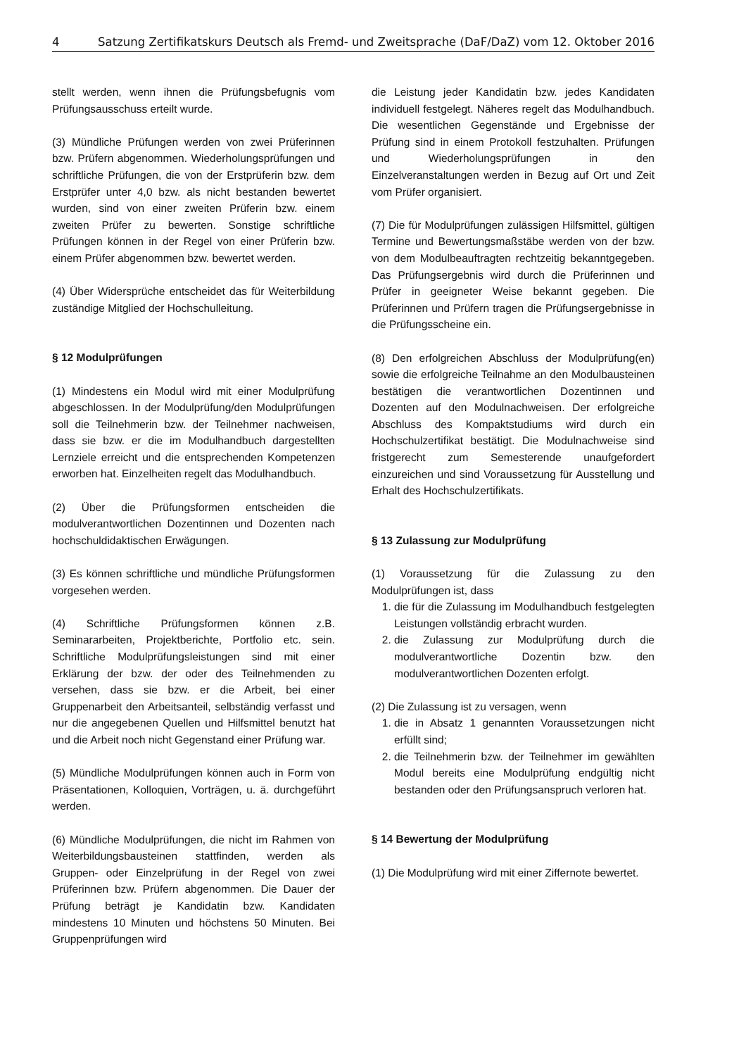4 Satzung Zertifikatskurs Deutsch als Fremd- und Zweitsprache (DaF/DaZ) vom 12. Oktober 2016
stellt werden, wenn ihnen die Prüfungsbefugnis vom Prüfungsausschuss erteilt wurde.
(3) Mündliche Prüfungen werden von zwei Prüferinnen bzw. Prüfern abgenommen. Wiederholungsprüfungen und schriftliche Prüfungen, die von der Erstprüferin bzw. dem Erstprüfer unter 4,0 bzw. als nicht bestanden bewertet wurden, sind von einer zweiten Prüferin bzw. einem zweiten Prüfer zu bewerten. Sonstige schriftliche Prüfungen können in der Regel von einer Prüferin bzw. einem Prüfer abgenommen bzw. bewertet werden.
(4) Über Widersprüche entscheidet das für Weiterbildung zuständige Mitglied der Hochschulleitung.
§ 12 Modulprüfungen
(1) Mindestens ein Modul wird mit einer Modulprüfung abgeschlossen. In der Modulprüfung/den Modulprüfungen soll die Teilnehmerin bzw. der Teilnehmer nachweisen, dass sie bzw. er die im Modulhandbuch dargestellten Lernziele erreicht und die entsprechenden Kompetenzen erworben hat. Einzelheiten regelt das Modulhandbuch.
(2) Über die Prüfungsformen entscheiden die modulverantwortlichen Dozentinnen und Dozenten nach hochschuldidaktischen Erwägungen.
(3) Es können schriftliche und mündliche Prüfungsformen vorgesehen werden.
(4) Schriftliche Prüfungsformen können z.B. Seminararbeiten, Projektberichte, Portfolio etc. sein. Schriftliche Modulprüfungsleistungen sind mit einer Erklärung der bzw. der oder des Teilnehmenden zu versehen, dass sie bzw. er die Arbeit, bei einer Gruppenarbeit den Arbeitsanteil, selbständig verfasst und nur die angegebenen Quellen und Hilfsmittel benutzt hat und die Arbeit noch nicht Gegenstand einer Prüfung war.
(5) Mündliche Modulprüfungen können auch in Form von Präsentationen, Kolloquien, Vorträgen, u. ä. durchgeführt werden.
(6) Mündliche Modulprüfungen, die nicht im Rahmen von Weiterbildungsbausteinen stattfinden, werden als Gruppen- oder Einzelprüfung in der Regel von zwei Prüferinnen bzw. Prüfern abgenommen. Die Dauer der Prüfung beträgt je Kandidatin bzw. Kandidaten mindestens 10 Minuten und höchstens 50 Minuten. Bei Gruppenprüfungen wird
die Leistung jeder Kandidatin bzw. jedes Kandidaten individuell festgelegt. Näheres regelt das Modulhandbuch. Die wesentlichen Gegenstände und Ergebnisse der Prüfung sind in einem Protokoll festzuhalten. Prüfungen und Wiederholungsprüfungen in den Einzelveranstaltungen werden in Bezug auf Ort und Zeit vom Prüfer organisiert.
(7) Die für Modulprüfungen zulässigen Hilfsmittel, gültigen Termine und Bewertungsmaßstäbe werden von der bzw. von dem Modulbeauftragten rechtzeitig bekanntgegeben. Das Prüfungsergebnis wird durch die Prüferinnen und Prüfer in geeigneter Weise bekannt gegeben. Die Prüferinnen und Prüfern tragen die Prüfungsergebnisse in die Prüfungsscheine ein.
(8) Den erfolgreichen Abschluss der Modulprüfung(en) sowie die erfolgreiche Teilnahme an den Modulbausteinen bestätigen die verantwortlichen Dozentinnen und Dozenten auf den Modulnachweisen. Der erfolgreiche Abschluss des Kompaktstudiums wird durch ein Hochschulzertifikat bestätigt. Die Modulnachweise sind fristgerecht zum Semesterende unaufgefordert einzureichen und sind Voraussetzung für Ausstellung und Erhalt des Hochschulzertifikats.
§ 13 Zulassung zur Modulprüfung
(1) Voraussetzung für die Zulassung zu den Modulprüfungen ist, dass
1. die für die Zulassung im Modulhandbuch festgelegten Leistungen vollständig erbracht wurden.
2. die Zulassung zur Modulprüfung durch die modulverantwortliche Dozentin bzw. den modulverantwortlichen Dozenten erfolgt.
(2) Die Zulassung ist zu versagen, wenn
1. die in Absatz 1 genannten Voraussetzungen nicht erfüllt sind;
2. die Teilnehmerin bzw. der Teilnehmer im gewählten Modul bereits eine Modulprüfung endgültig nicht bestanden oder den Prüfungsanspruch verloren hat.
§ 14 Bewertung der Modulprüfung
(1) Die Modulprüfung wird mit einer Ziffernote bewertet.